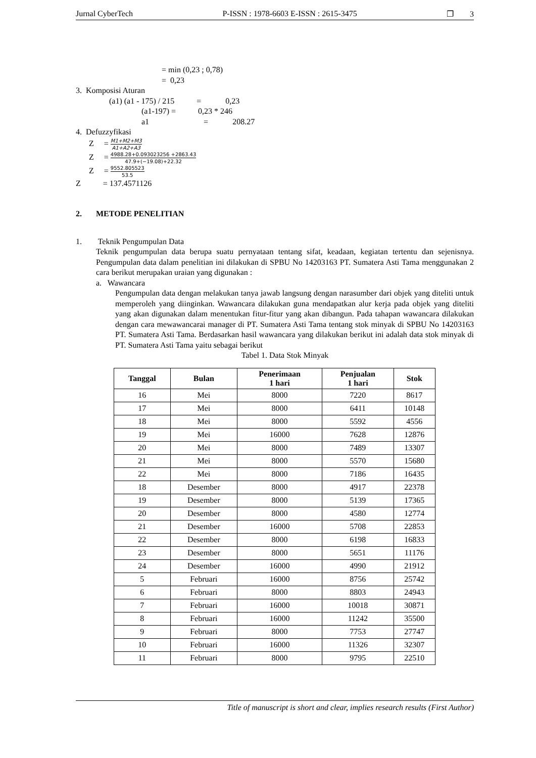Jurnal CyberTech P-ISSN : 1978-6603 E-ISSN : 2615-3475 ❐ 3
= min (0,23 ; 0,78)
= 0,23
3. Komposisi Aturan
(a1) (a1 - 175) / 215 = 0,23
(a1-197) = 0,23 * 246
a1 = 208.27
4. Defuzzyfikasi
Z = M1+M2+M3 A1+A2+A3
Z = 4988.28+0.093023256 +2863.43 47.9+(−19.08)+22.32
Z = 9552.805523 53.5
Z = 137.4571126
2. METODE PENELITIAN
1. Teknik Pengumpulan Data
Teknik pengumpulan data berupa suatu pernyataan tentang sifat, keadaan, kegiatan tertentu dan sejenisnya. Pengumpulan data dalam penelitian ini dilakukan di SPBU No 14203163 PT. Sumatera Asti Tama menggunakan 2 cara berikut merupakan uraian yang digunakan :
a. Wawancara
Pengumpulan data dengan melakukan tanya jawab langsung dengan narasumber dari objek yang diteliti untuk memperoleh yang diinginkan. Wawancara dilakukan guna mendapatkan alur kerja pada objek yang diteliti yang akan digunakan dalam menentukan fitur-fitur yang akan dibangun. Pada tahapan wawancara dilakukan dengan cara mewawancarai manager di PT. Sumatera Asti Tama tentang stok minyak di SPBU No 14203163 PT. Sumatera Asti Tama. Berdasarkan hasil wawancara yang dilakukan berikut ini adalah data stok minyak di PT. Sumatera Asti Tama yaitu sebagai berikut
Tabel 1. Data Stok Minyak
| Tanggal | Bulan | Penerimaan 1 hari | Penjualan 1 hari | Stok |
| --- | --- | --- | --- | --- |
| 16 | Mei | 8000 | 7220 | 8617 |
| 17 | Mei | 8000 | 6411 | 10148 |
| 18 | Mei | 8000 | 5592 | 4556 |
| 19 | Mei | 16000 | 7628 | 12876 |
| 20 | Mei | 8000 | 7489 | 13307 |
| 21 | Mei | 8000 | 5570 | 15680 |
| 22 | Mei | 8000 | 7186 | 16435 |
| 18 | Desember | 8000 | 4917 | 22378 |
| 19 | Desember | 8000 | 5139 | 17365 |
| 20 | Desember | 8000 | 4580 | 12774 |
| 21 | Desember | 16000 | 5708 | 22853 |
| 22 | Desember | 8000 | 6198 | 16833 |
| 23 | Desember | 8000 | 5651 | 11176 |
| 24 | Desember | 16000 | 4990 | 21912 |
| 5 | Februari | 16000 | 8756 | 25742 |
| 6 | Februari | 8000 | 8803 | 24943 |
| 7 | Februari | 16000 | 10018 | 30871 |
| 8 | Februari | 16000 | 11242 | 35500 |
| 9 | Februari | 8000 | 7753 | 27747 |
| 10 | Februari | 16000 | 11326 | 32307 |
| 11 | Februari | 8000 | 9795 | 22510 |
Title of manuscript is short and clear, implies research results (First Author)